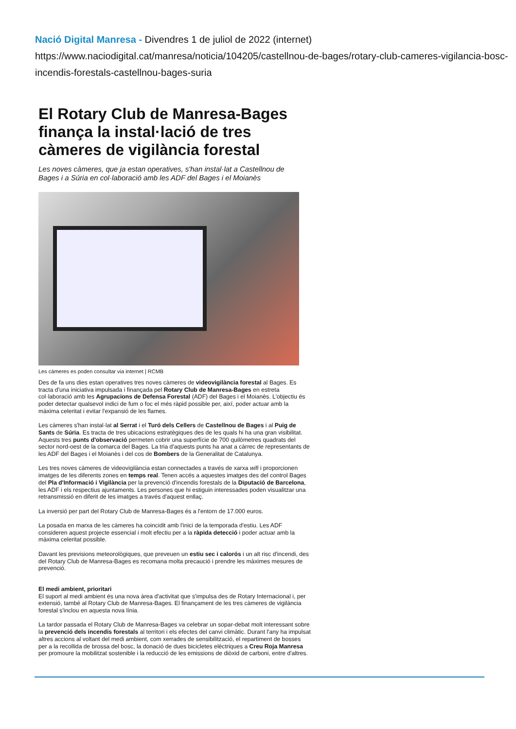Nació Digital Manresa - Divendres 1 de juliol de 2022 (internet)
https://www.naciodigital.cat/manresa/noticia/104205/castellnou-de-bages/rotary-club-cameres-vigilancia-bosc-incendis-forestals-castellnou-bages-suria
El Rotary Club de Manresa-Bages finança la instal·lació de tres càmeres de vigilància forestal
Les noves càmeres, que ja estan operatives, s'han instal·lat a Castellnou de Bages i a Súria en col·laboració amb les ADF del Bages i el Moianès
Les càmeres es poden consultar via internet | RCMB
Des de fa uns dies estan operatives tres noves càmeres de videovigilància forestal al Bages. Es tracta d'una iniciativa impulsada i finançada pel Rotary Club de Manresa-Bages en estreta col·laboració amb les Agrupacions de Defensa Forestal (ADF) del Bages i el Moianès. L'objectiu és poder detectar qualsevol indici de fum o foc el més ràpid possible per, així, poder actuar amb la màxima celeritat i evitar l'expansió de les flames.
Les càmeres s'han instal·lat al Serrat i el Turó dels Cellers de Castellnou de Bages i al Puig de Sants de Súria. Es tracta de tres ubicacions estratègiques des de les quals hi ha una gran visibilitat. Aquests tres punts d'observació permeten cobrir una superfície de 700 quilòmetres quadrats del sector nord-oest de la comarca del Bages. La tria d'aquests punts ha anat a càrrec de representants de les ADF del Bages i el Moianès i del cos de Bombers de la Generalitat de Catalunya.
Les tres noves càmeres de videovigilància estan connectades a través de xarxa wifi i proporcionen imatges de les diferents zones en temps real. Tenen accés a aquestes imatges des del control Bages del Pla d'Informació i Vigilància per la prevenció d'incendis forestals de la Diputació de Barcelona, les ADF i els respectius ajuntaments. Les persones que hi estiguin interessades poden visualitzar una retransmissió en diferit de les imatges a través d'aquest enllaç.
La inversió per part del Rotary Club de Manresa-Bages és a l'entorn de 17.000 euros.
La posada en marxa de les càmeres ha coincidit amb l'inici de la temporada d'estiu. Les ADF consideren aquest projecte essencial i molt efectiu per a la ràpida detecció i poder actuar amb la màxima celeritat possible.
Davant les previsions meteorològiques, que preveuen un estiu sec i calorós i un alt risc d'incendi, des del Rotary Club de Manresa-Bages es recomana molta precaució i prendre les màximes mesures de prevenció.
El medi ambient, prioritari
El suport al medi ambient és una nova àrea d'activitat que s'impulsa des de Rotary Internacional i, per extensió, també al Rotary Club de Manresa-Bages. El finançament de les tres càmeres de vigilància forestal s'inclou en aquesta nova línia.
La tardor passada el Rotary Club de Manresa-Bages va celebrar un sopar-debat molt interessant sobre la prevenció dels incendis forestals al territori i els efectes del canvi climàtic. Durant l'any ha impulsat altres accions al voltant del medi ambient, com xerrades de sensibilització, el repartiment de bosses per a la recollida de brossa del bosc, la donació de dues bicicletes elèctriques a Creu Roja Manresa per promoure la mobilitzat sostenible i la reducció de les emissions de diòxid de carboni, entre d'altres.